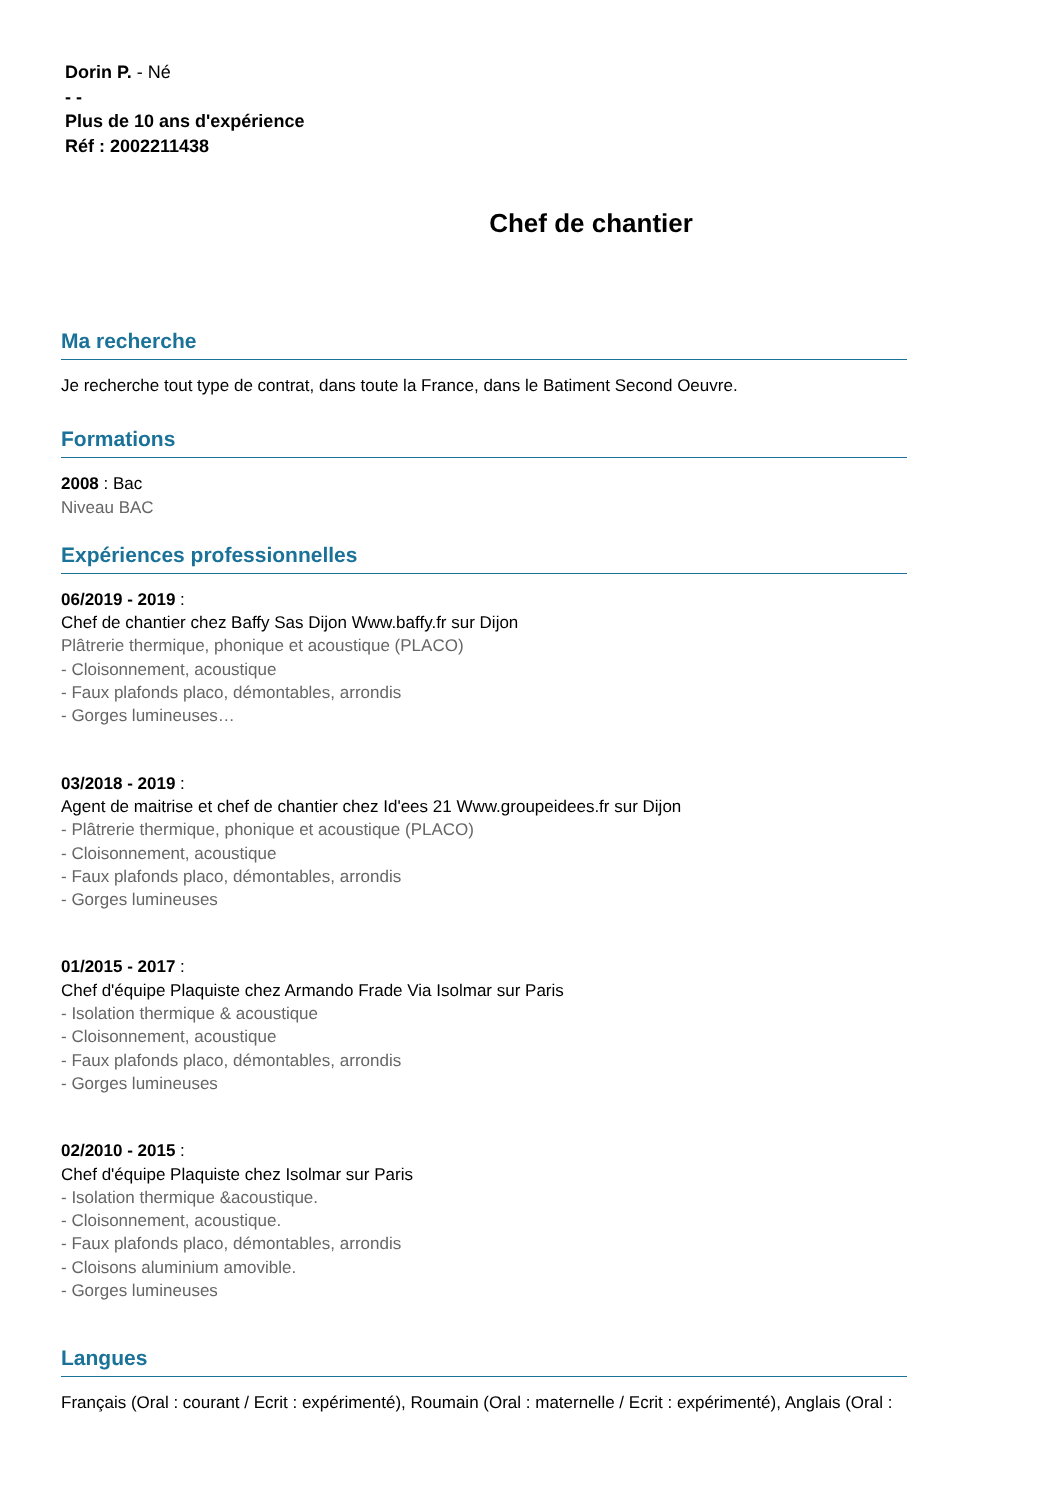Dorin P. - Né
- -
Plus de 10 ans d'expérience
Réf : 2002211438
Chef de chantier
Ma recherche
Je recherche tout type de contrat, dans toute la France, dans le Batiment Second Oeuvre.
Formations
2008 : Bac
Niveau BAC
Expériences professionnelles
06/2019 - 2019 :
Chef de chantier chez Baffy Sas Dijon Www.baffy.fr sur Dijon
Plâtrerie thermique, phonique et acoustique (PLACO)
- Cloisonnement, acoustique
- Faux plafonds placo, démontables, arrondis
- Gorges lumineuses…
03/2018 - 2019 :
Agent de maitrise et chef de chantier chez Id'ees 21 Www.groupeidees.fr sur Dijon
- Plâtrerie thermique, phonique et acoustique (PLACO)
- Cloisonnement, acoustique
- Faux plafonds placo, démontables, arrondis
- Gorges lumineuses
01/2015 - 2017 :
Chef d'équipe Plaquiste chez Armando Frade Via Isolmar sur Paris
- Isolation thermique & acoustique
- Cloisonnement, acoustique
- Faux plafonds placo, démontables, arrondis
- Gorges lumineuses
02/2010 - 2015 :
Chef d'équipe Plaquiste chez Isolmar sur Paris
- Isolation thermique &acoustique.
- Cloisonnement, acoustique.
- Faux plafonds placo, démontables, arrondis
- Cloisons aluminium amovible.
- Gorges lumineuses
Langues
Français (Oral : courant / Ecrit : expérimenté), Roumain (Oral : maternelle / Ecrit : expérimenté), Anglais (Oral :